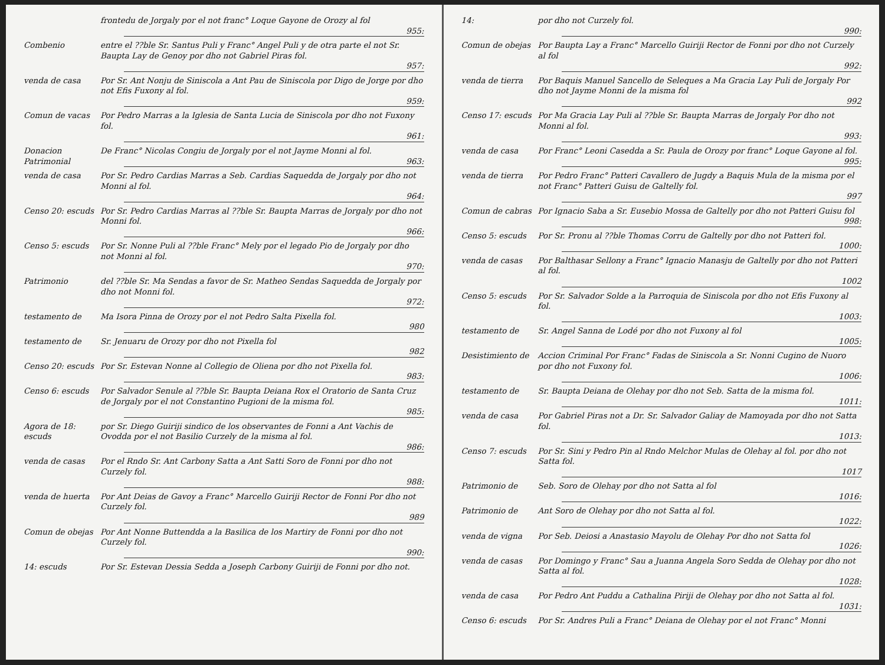frontedu de Jorgaly por el not franc° Loque Gayone de Orozy al fol
955:
Combenio entre el ??ble Sr. Santus Puli y Franc° Angel Puli y de otra parte el not Sr. Baupta Lay de Genoy por dho not Gabriel Piras fol.
957:
venda de casa Por Sr. Ant Nonju de Siniscola a Ant Pau de Siniscola por Digo de Jorge por dho not Efis Fuxony al fol.
959:
Comun de vacas Por Pedro Marras a la Iglesia de Santa Lucia de Siniscola por dho not Fuxony fol.
961:
Donacion Patrimonial
De Franc° Nicolas Congiu de Jorgaly por el not Jayme Monni al fol.
963:
venda de casa Por Sr. Pedro Cardias Marras a Seb. Cardias Saquedda de Jorgaly por dho not Monni al fol.
964:
Censo 20: escuds Por Sr. Pedro Cardias Marras al ??ble Sr. Baupta Marras de Jorgaly por dho not Monni fol.
966:
Censo 5: escuds Por Sr. Nonne Puli al ??ble Franc° Mely por el legado Pio de Jorgaly por dho not Monni al fol.
970:
Patrimonio del ??ble Sr. Ma Sendas a favor de Sr. Matheo Sendas Saquedda de Jorgaly por dho not Monni fol.
972:
testamento de Ma Isora Pinna de Orozy por el not Pedro Salta Pixella fol.
980
testamento de Sr. Jenuaru de Orozy por dho not Pixella fol
982
Censo 20: escuds Por Sr. Estevan Nonne al Collegio de Oliena por dho not Pixella fol.
983:
Censo 6: escuds Por Salvador Senule al ??ble Sr. Baupta Deiana Rox el Oratorio de Santa Cruz de Jorgaly por el not Constantino Pugioni de la misma fol.
985:
Agora de 18: escuds
por Sr. Diego Guiriji sindico de los observantes de Fonni a Ant Vachis de Ovodda por el not Basilio Curzely de la misma al fol.
986:
venda de casas Por el Rndo Sr. Ant Carbony Satta a Ant Satti Soro de Fonni por dho not Curzely fol.
988:
venda de huerta Por Ant Deias de Gavoy a Franc° Marcello Guiriji Rector de Fonni Por dho not Curzely fol.
989
Comun de obejas Por Ant Nonne Buttendda a la Basilica de los Martiry de Fonni por dho not Curzely fol.
990:
14: escuds Por Sr. Estevan Dessia Sedda a Joseph Carbony Guiriji de Fonni por dho not.
14: por dho not Curzely fol.
990:
Comun de obejas Por Baupta Lay a Franc° Marcello Guiriji Rector de Fonni por dho not Curzely al fol
992:
venda de tierra Por Baquis Manuel Sancello de Seleques a Ma Gracia Lay Puli de Jorgaly Por dho not Jayme Monni de la misma fol
992
Censo 17: escuds Por Ma Gracia Lay Puli al ??ble Sr. Baupta Marras de Jorgaly Por dho not Monni al fol.
993:
venda de casa Por Franc° Leoni Casedda a Sr. Paula de Orozy por franc° Loque Gayone al fol.
995:
venda de tierra Por Pedro Franc° Patteri Cavallero de Jugdy a Baquis Mula de la misma por el not Franc° Patteri Guisu de Galtelly fol.
997
Comun de cabras Por Ignacio Saba a Sr. Eusebio Mossa de Galtelly por dho not Patteri Guisu fol
998:
Censo 5: escuds Por Sr. Pronu al ??ble Thomas Corru de Galtelly por dho not Patteri fol.
1000:
venda de casas Por Balthasar Sellony a Franc° Ignacio Manasju de Galtelly por dho not Patteri al fol.
1002
Censo 5: escuds Por Sr. Salvador Solde a la Parroquia de Siniscola por dho not Efis Fuxony al fol.
1003:
testamento de Sr. Angel Sanna de Lodé por dho not Fuxony al fol
1005:
Desistimiento de Accion Criminal Por Franc° Fadas de Siniscola a Sr. Nonni Cugino de Nuoro por dho not Fuxony fol.
1006:
testamento de Sr. Baupta Deiana de Olehay por dho not Seb. Satta de la misma fol.
1011:
venda de casa Por Gabriel Piras not a Dr. Sr. Salvador Galiay de Mamoyada por dho not Satta fol.
1013:
Censo 7: escuds Por Sr. Sini y Pedro Pin al Rndo Melchor Mulas de Olehay al fol. por dho not Satta fol.
1017
Patrimonio de Seb. Soro de Olehay por dho not Satta al fol
1016:
Patrimonio de Ant Soro de Olehay por dho not Satta al fol.
1022:
venda de vigna Por Seb. Deiosi a Anastasio Mayolu de Olehay Por dho not Satta fol
1026:
venda de casas Por Domingo y Franc° Sau a Juanna Angela Soro Sedda de Olehay por dho not Satta al fol.
1028:
venda de casa Por Pedro Ant Puddu a Cathalina Piriji de Olehay por dho not Satta al fol.
1031:
Censo 6: escuds Por Sr. Andres Puli a Franc° Deiana de Olehay por el not Franc° Monni